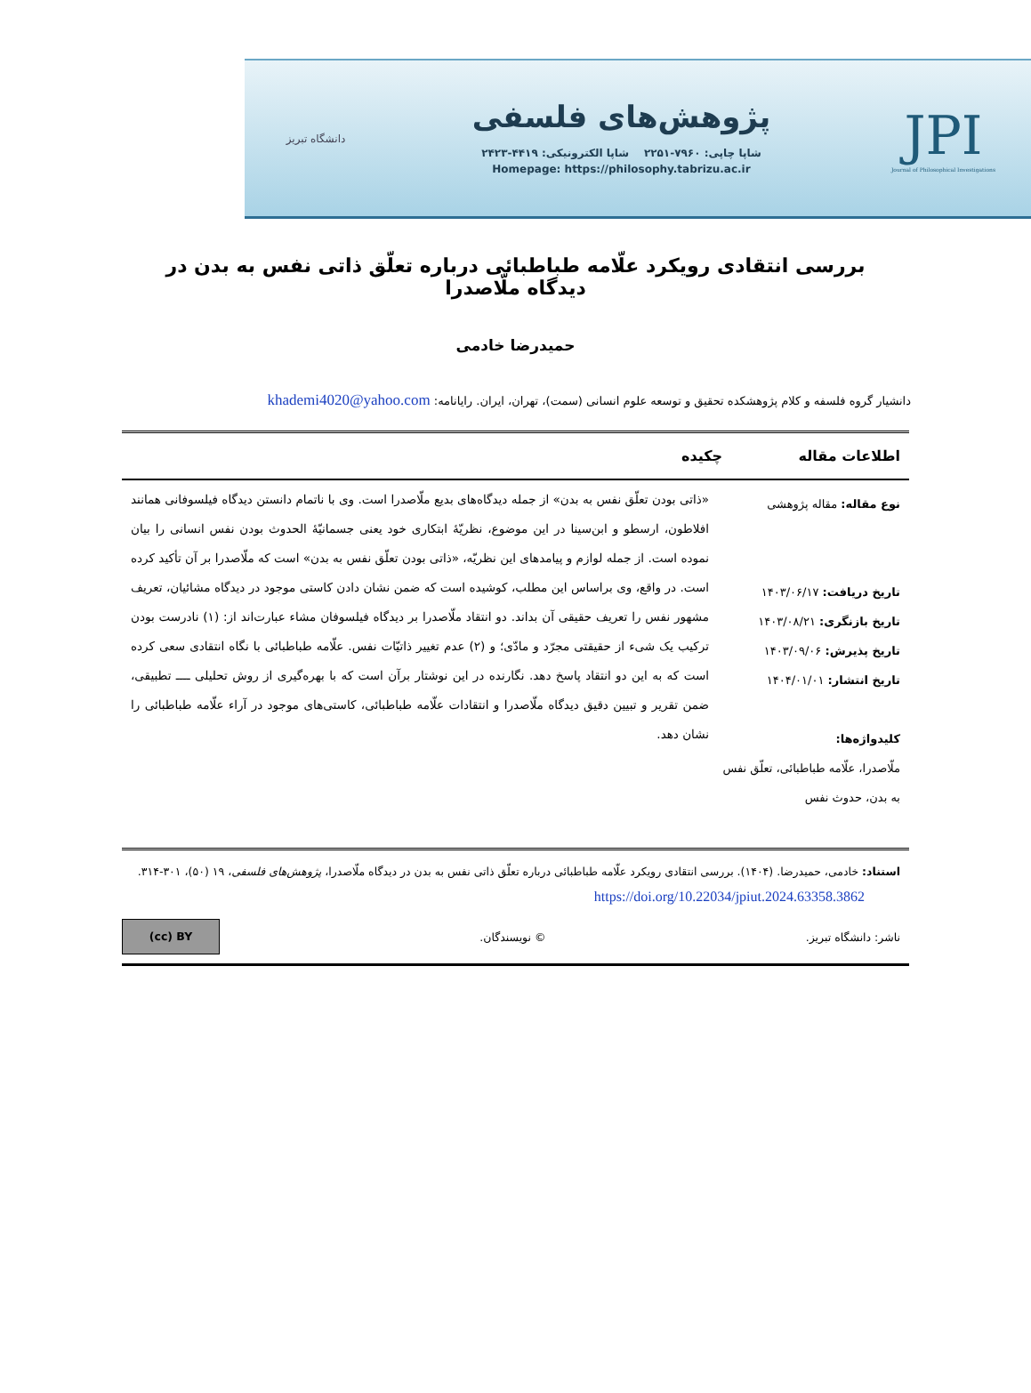JPI
Journal of Philosophical Investigations
پژوهش‌های فلسفی
شاپا چاپی: ۷۹۶۰-۲۲۵۱ شاپا الکترونیکی: ۴۴۱۹-۲۴۲۳
Homepage: https://philosophy.tabrizu.ac.ir
دانشگاه تبریز
بررسی انتقادی رویکرد علّامه طباطبائی درباره تعلّق ذاتی نفس به بدن در دیدگاه ملّاصدرا
حمیدرضا خادمی
دانشیار گروه فلسفه و کلام پژوهشکده تحقیق و توسعه علوم انسانی (سمت)، تهران، ایران. رایانامه: khademi4020@yahoo.com
اطلاعات مقاله چکیده
نوع مقاله: مقاله پژوهشی
تاریخ دریافت: ۱۴۰۳/۰۶/۱۷
تاریخ بازنگری: ۱۴۰۳/۰۸/۲۱
تاریخ پذیرش: ۱۴۰۳/۰۹/۰۶
تاریخ انتشار: ۱۴۰۴/۰۱/۰۱
کلیدواژه‌ها:
ملّاصدرا، علّامه طباطبائی، تعلّق نفس به بدن، حدوث نفس
«ذاتی بودن تعلّق نفس به بدن» از جمله دیدگاه‌های بدیع ملّاصدرا است. وی با ناتمام دانستن دیدگاه فیلسوفانی همانند افلاطون، ارسطو و ابن‌سینا در این موضوع، نظریّهٔ ابتکاری خود یعنی جسمانیّهٔ الحدوث بودن نفس انسانی را بیان نموده است. از جمله لوازم و پیامدهای این نظریّه، «ذاتی بودن تعلّق نفس به بدن» است که ملّاصدرا بر آن تأکید کرده است. در واقع، وی براساس این مطلب، کوشیده است که ضمن نشان دادن کاستی موجود در دیدگاه مشائیان، تعریف مشهور نفس را تعریف حقیقی آن بداند. دو انتقاد ملّاصدرا بر دیدگاه فیلسوفان مشاء عبارت‌اند از: (۱) نادرست بودن ترکیب یک شیء از حقیقتی مجرّد و مادّی؛ و (۲) عدم تغییر ذاتیّات نفس. علّامه طباطبائی با نگاه انتقادی سعی کرده است که به این دو انتقاد پاسخ دهد. نگارنده در این نوشتار برآن است که با بهره‌گیری از روش تحلیلی ــــ تطبیقی، ضمن تقریر و تبیین دقیق دیدگاه ملّاصدرا و انتقادات علّامه طباطبائی، کاستی‌های موجود در آراء علّامه طباطبائی را نشان دهد.
استناد: خادمی، حمیدرضا. (۱۴۰۴). بررسی انتقادی رویکرد علّامه طباطبائی درباره تعلّق ذاتی نفس به بدن در دیدگاه ملّاصدرا، پژوهش‌های فلسفی، ۱۹ (۵۰)، ۳۰۱-۳۱۴.
https://doi.org/10.22034/jpiut.2024.63358.3862
ناشر: دانشگاه تبریز. © نویسندگان. (cc) BY